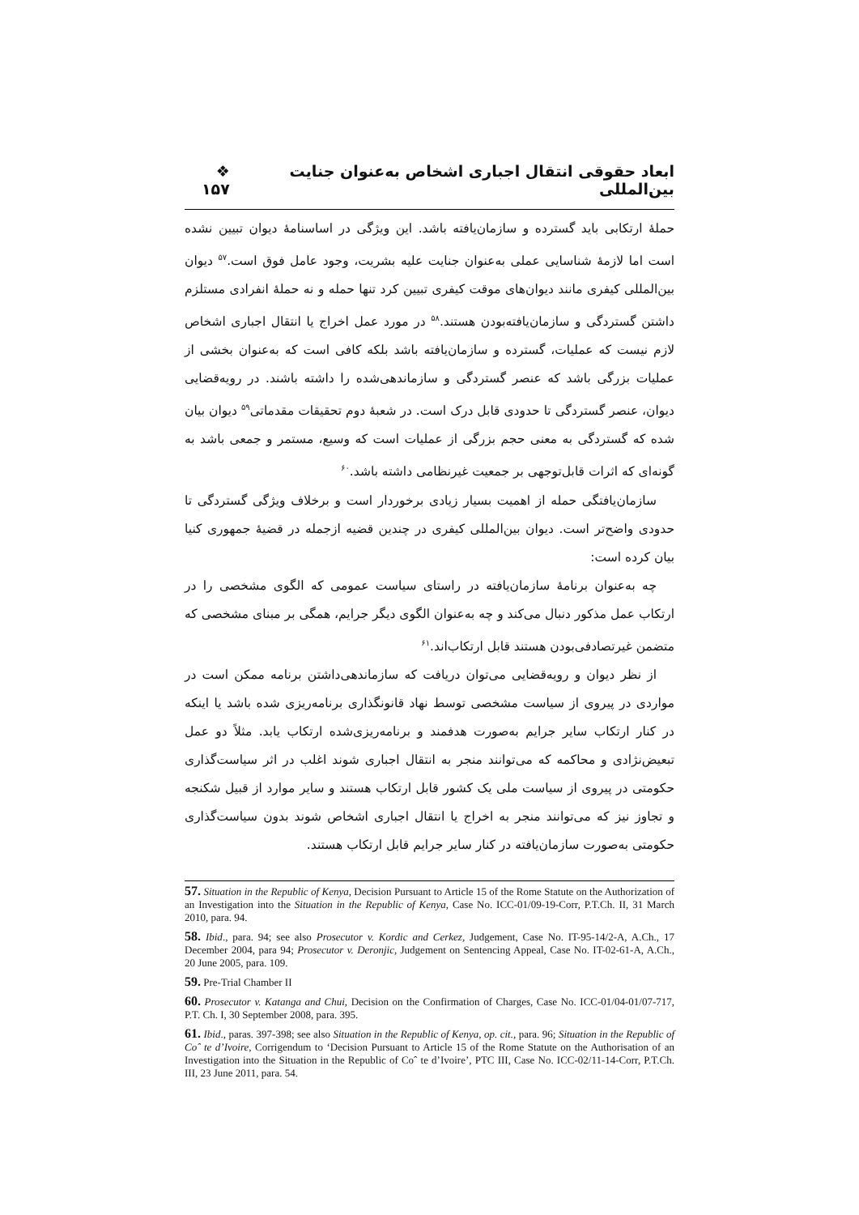ابعاد حقوقی انتقال اجباری اشخاص به‌عنوان جنایت بین‌المللی ❖ ۱۵۷
حملهٔ ارتکابی باید گسترده و سازمان‌یافته باشد. این ویژگی در اساسنامهٔ دیوان تبیین نشده است اما لازمهٔ شناسایی عملی به‌عنوان جنایت علیه بشریت، وجود عامل فوق است.<sup>۵۷</sup> دیوان بین‌المللی کیفری مانند دیوان‌های موقت کیفری تبیین کرد تنها حمله و نه حملهٔ انفرادی مستلزم داشتن گستردگی و سازمان‌یافته‌بودن هستند.<sup>۵۸</sup> در مورد عمل اخراج یا انتقال اجباری اشخاص لازم نیست که عملیات، گسترده و سازمان‌یافته باشد بلکه کافی است که به‌عنوان بخشی از عملیات بزرگی باشد که عنصر گستردگی و سازماندهی‌شده را داشته باشند. در رویه‌قضایی دیوان، عنصر گستردگی تا حدودی قابل درک است. در شعبهٔ دوم تحقیقات مقدماتی<sup>۵۹</sup> دیوان بیان شده که گستردگی به معنی حجم بزرگی از عملیات است که وسیع، مستمر و جمعی باشد به گونه‌ای که اثرات قابل‌توجهی بر جمعیت غیرنظامی داشته باشد.<sup>۶۰</sup>
سازمان‌یافتگی حمله از اهمیت بسیار زیادی برخوردار است و برخلاف ویژگی گستردگی تا حدودی واضح‌تر است. دیوان بین‌المللی کیفری در چندین قضیه ازجمله در قضیهٔ جمهوری کنیا بیان کرده است:
چه به‌عنوان برنامهٔ سازمان‌یافته در راستای سیاست عمومی که الگوی مشخصی را در ارتکاب عمل مذکور دنبال می‌کند و چه به‌عنوان الگوی دیگر جرایم، همگی بر مبنای مشخصی که متضمن غیرتصادفی‌بودن هستند قابل ارتکاب‌اند.<sup>۶۱</sup>
از نظر دیوان و رویه‌قضایی می‌توان دریافت که سازماندهی‌داشتن برنامه ممکن است در مواردی در پیروی از سیاست مشخصی توسط نهاد قانونگذاری برنامه‌ریزی شده باشد یا اینکه در کنار ارتکاب سایر جرایم به‌صورت هدفمند و برنامه‌ریزی‌شده ارتکاب یابد. مثلاً دو عمل تبعیض‌نژادی و محاکمه که می‌توانند منجر به انتقال اجباری شوند اغلب در اثر سیاست‌گذاری حکومتی در پیروی از سیاست ملی یک کشور قابل ارتکاب هستند و سایر موارد از قبیل شکنجه و تجاوز نیز که می‌توانند منجر به اخراج یا انتقال اجباری اشخاص شوند بدون سیاست‌گذاری حکومتی به‌صورت سازمان‌یافته در کنار سایر جرایم قابل ارتکاب هستند.
57. Situation in the Republic of Kenya, Decision Pursuant to Article 15 of the Rome Statute on the Authorization of an Investigation into the Situation in the Republic of Kenya, Case No. ICC-01/09-19-Corr, P.T.Ch. II, 31 March 2010, para. 94.
58. Ibid., para. 94; see also Prosecutor v. Kordic and Cerkez, Judgement, Case No. IT-95-14/2-A, A.Ch., 17 December 2004, para 94; Prosecutor v. Deronjic, Judgement on Sentencing Appeal, Case No. IT-02-61-A, A.Ch., 20 June 2005, para. 109.
59. Pre-Trial Chamber II
60. Prosecutor v. Katanga and Chui, Decision on the Confirmation of Charges, Case No. ICC-01/04-01/07-717, P.T. Ch. I, 30 September 2008, para. 395.
61. Ibid., paras. 397-398; see also Situation in the Republic of Kenya, op. cit., para. 96; Situation in the Republic of Coˆ te d’Ivoire, Corrigendum to ‘Decision Pursuant to Article 15 of the Rome Statute on the Authorisation of an Investigation into the Situation in the Republic of Coˆ te d’Ivoire’, PTC III, Case No. ICC-02/11-14-Corr, P.T.Ch. III, 23 June 2011, para. 54.